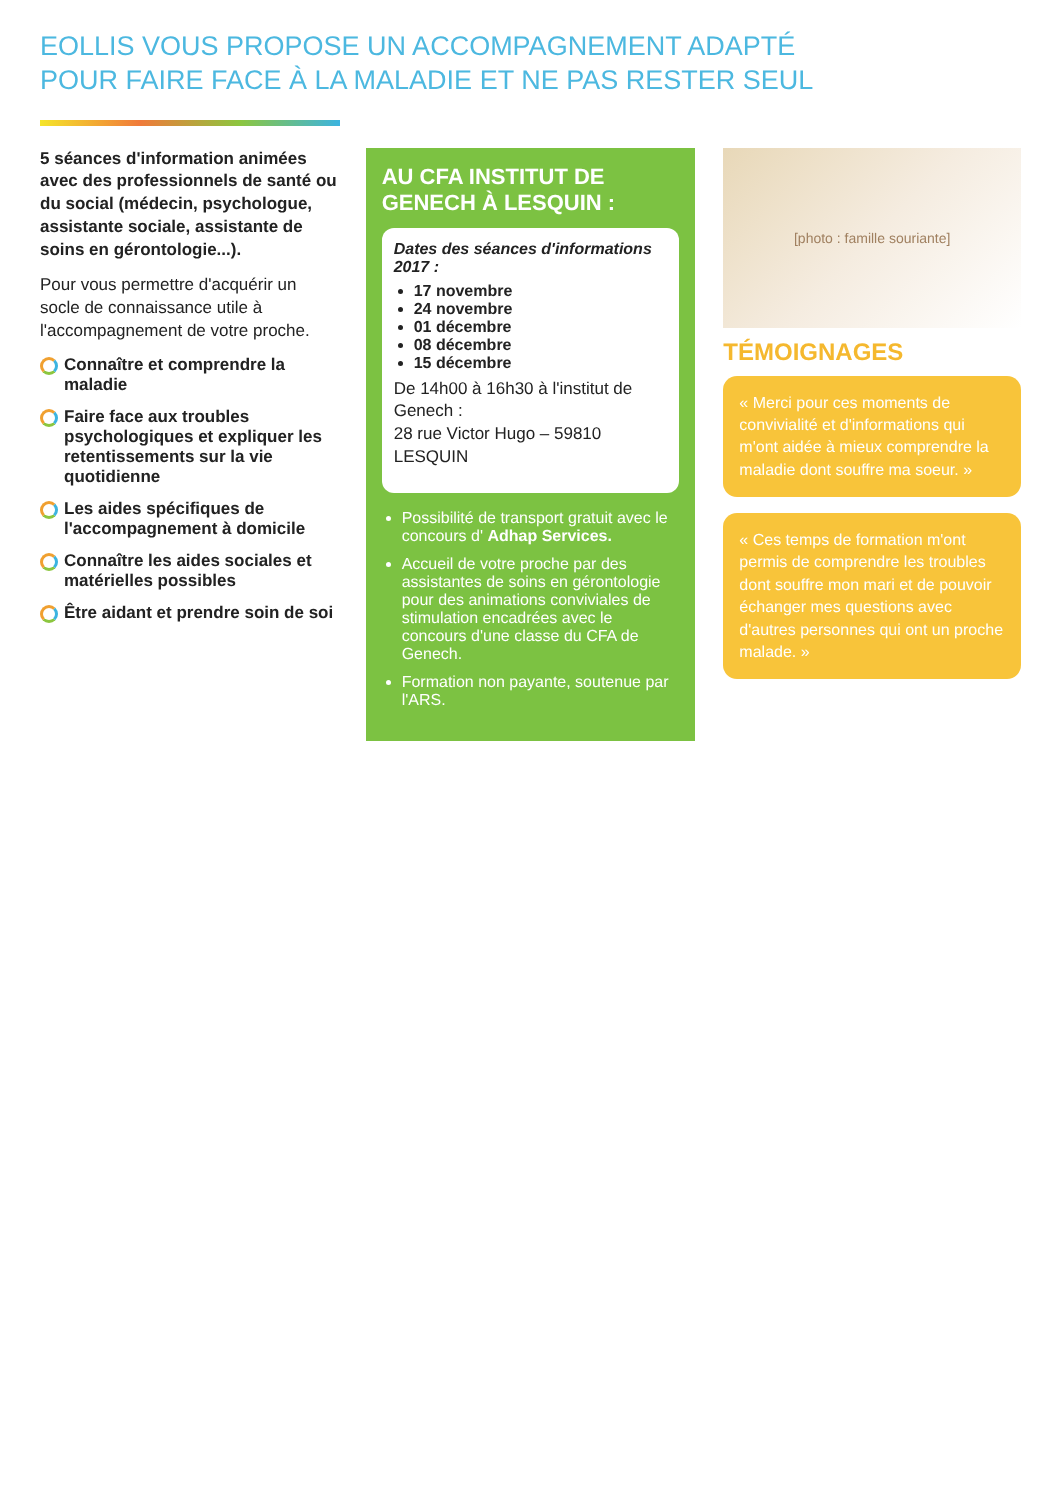EOLLIS VOUS PROPOSE UN ACCOMPAGNEMENT ADAPTÉ
POUR FAIRE FACE À LA MALADIE ET NE PAS RESTER SEUL
5 séances d'information animées avec des professionnels de santé ou du social (médecin, psychologue, assistante sociale, assistante de soins en gérontologie...).
Pour vous permettre d'acquérir un socle de connaissance utile à l'accompagnement de votre proche.
Connaître et comprendre la maladie
Faire face aux troubles psychologiques et expliquer les retentissements sur la vie quotidienne
Les aides spécifiques de l'accompagnement à domicile
Connaître les aides sociales et matérielles possibles
Être aidant et prendre soin de soi
AU CFA INSTITUT DE GENECH À LESQUIN :
Dates des séances d'informations 2017 :
17 novembre
24 novembre
01 décembre
08 décembre
15 décembre
De 14h00 à 16h30 à l'institut de Genech :
28 rue Victor Hugo – 59810 LESQUIN
Possibilité de transport gratuit avec le concours d' Adhap Services.
Accueil de votre proche par des assistantes de soins en gérontologie pour des animations conviviales de stimulation encadrées avec le concours d'une classe du CFA de Genech.
Formation non payante, soutenue par l'ARS.
[photo : famille souriante]
TÉMOIGNAGES
« Merci pour ces moments de convivialité et d'informations qui m'ont aidée à mieux comprendre la maladie dont souffre ma soeur. »
« Ces temps de formation m'ont permis de comprendre les troubles dont souffre mon mari et de pouvoir échanger mes questions avec d'autres personnes qui ont un proche malade. »